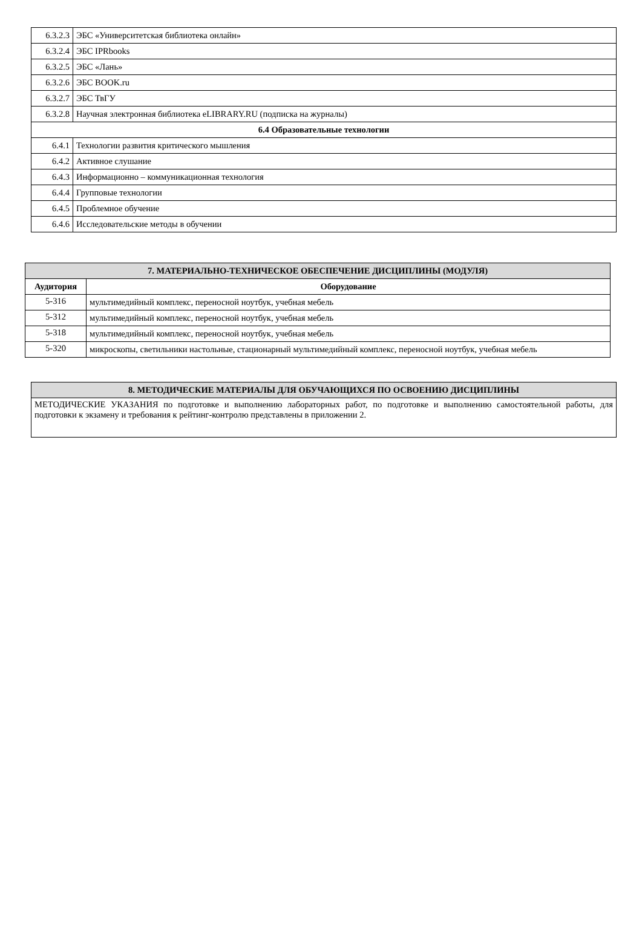| 6.3.2.3 | ЭБС «Университетская библиотека онлайн» |
| 6.3.2.4 | ЭБС IPRbooks |
| 6.3.2.5 | ЭБС «Лань» |
| 6.3.2.6 | ЭБС BOOK.ru |
| 6.3.2.7 | ЭБС ТвГУ |
| 6.3.2.8 | Научная электронная библиотека eLIBRARY.RU (подписка на журналы) |
| 6.4 Образовательные технологии | |
| 6.4.1 | Технологии развития критического мышления |
| 6.4.2 | Активное слушание |
| 6.4.3 | Информационно – коммуникационная технология |
| 6.4.4 | Групповые технологии |
| 6.4.5 | Проблемное обучение |
| 6.4.6 | Исследовательские методы в обучении |
| 7. МАТЕРИАЛЬНО-ТЕХНИЧЕСКОЕ ОБЕСПЕЧЕНИЕ ДИСЦИПЛИНЫ (МОДУЛЯ) | |
| --- | --- |
| Аудитория | Оборудование |
| 5-316 | мультимедийный комплекс, переносной ноутбук, учебная мебель |
| 5-312 | мультимедийный комплекс, переносной ноутбук, учебная мебель |
| 5-318 | мультимедийный комплекс, переносной ноутбук, учебная мебель |
| 5-320 | микроскопы, светильники настольные, стационарный мультимедийный комплекс, переносной ноутбук, учебная мебель |
| 8. МЕТОДИЧЕСКИЕ МАТЕРИАЛЫ ДЛЯ ОБУЧАЮЩИХСЯ ПО ОСВОЕНИЮ ДИСЦИПЛИНЫ |
| --- |
| МЕТОДИЧЕСКИЕ УКАЗАНИЯ по подготовке и выполнению лабораторных работ, по подготовке и выполнению самостоятельной работы, для подготовки к экзамену и требования к рейтинг-контролю представлены в приложении 2. |